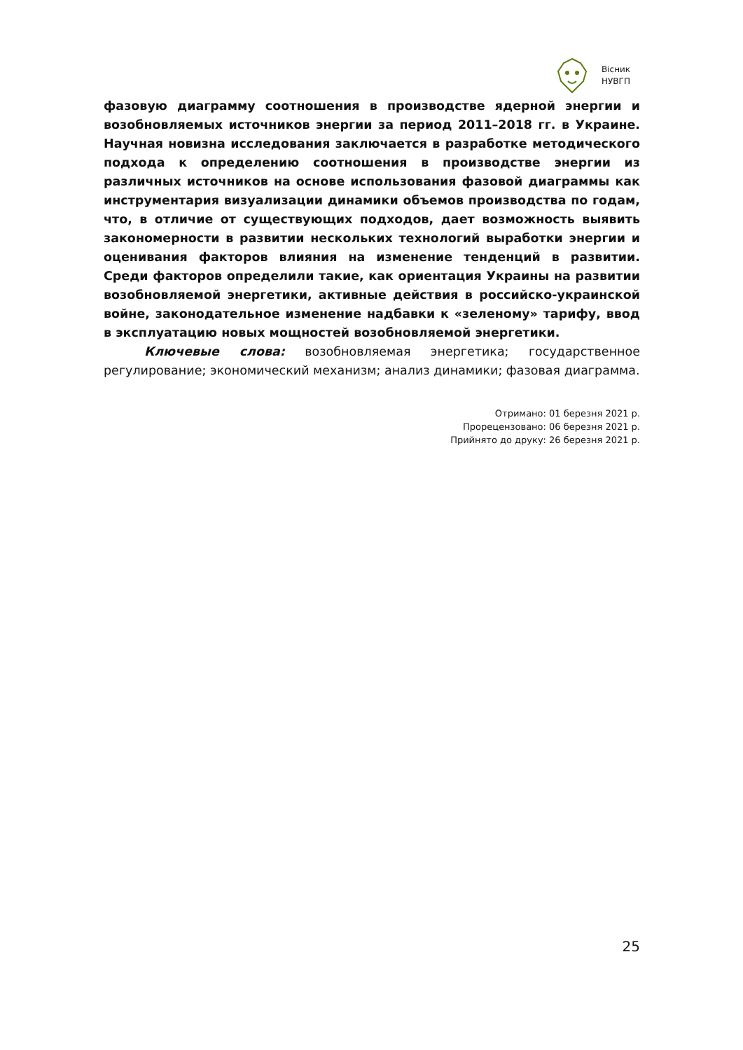Вісник
НУВГП
фазовую диаграмму соотношения в производстве ядерной энергии и возобновляемых источников энергии за период 2011–2018 гг. в Украине. Научная новизна исследования заключается в разработке методического подхода к определению соотношения в производстве энергии из различных источников на основе использования фазовой диаграммы как инструментария визуализации динамики объемов производства по годам, что, в отличие от существующих подходов, дает возможность выявить закономерности в развитии нескольких технологий выработки энергии и оценивания факторов влияния на изменение тенденций в развитии. Среди факторов определили такие, как ориентация Украины на развитии возобновляемой энергетики, активные действия в российско-украинской войне, законодательное изменение надбавки к «зеленому» тарифу, ввод в эксплуатацию новых мощностей возобновляемой энергетики.
Ключевые слова: возобновляемая энергетика; государственное регулирование; экономический механизм; анализ динамики; фазовая диаграмма.
Отримано: 01 березня 2021 р.
Прорецензовано: 06 березня 2021 р.
Прийнято до друку: 26 березня 2021 р.
25